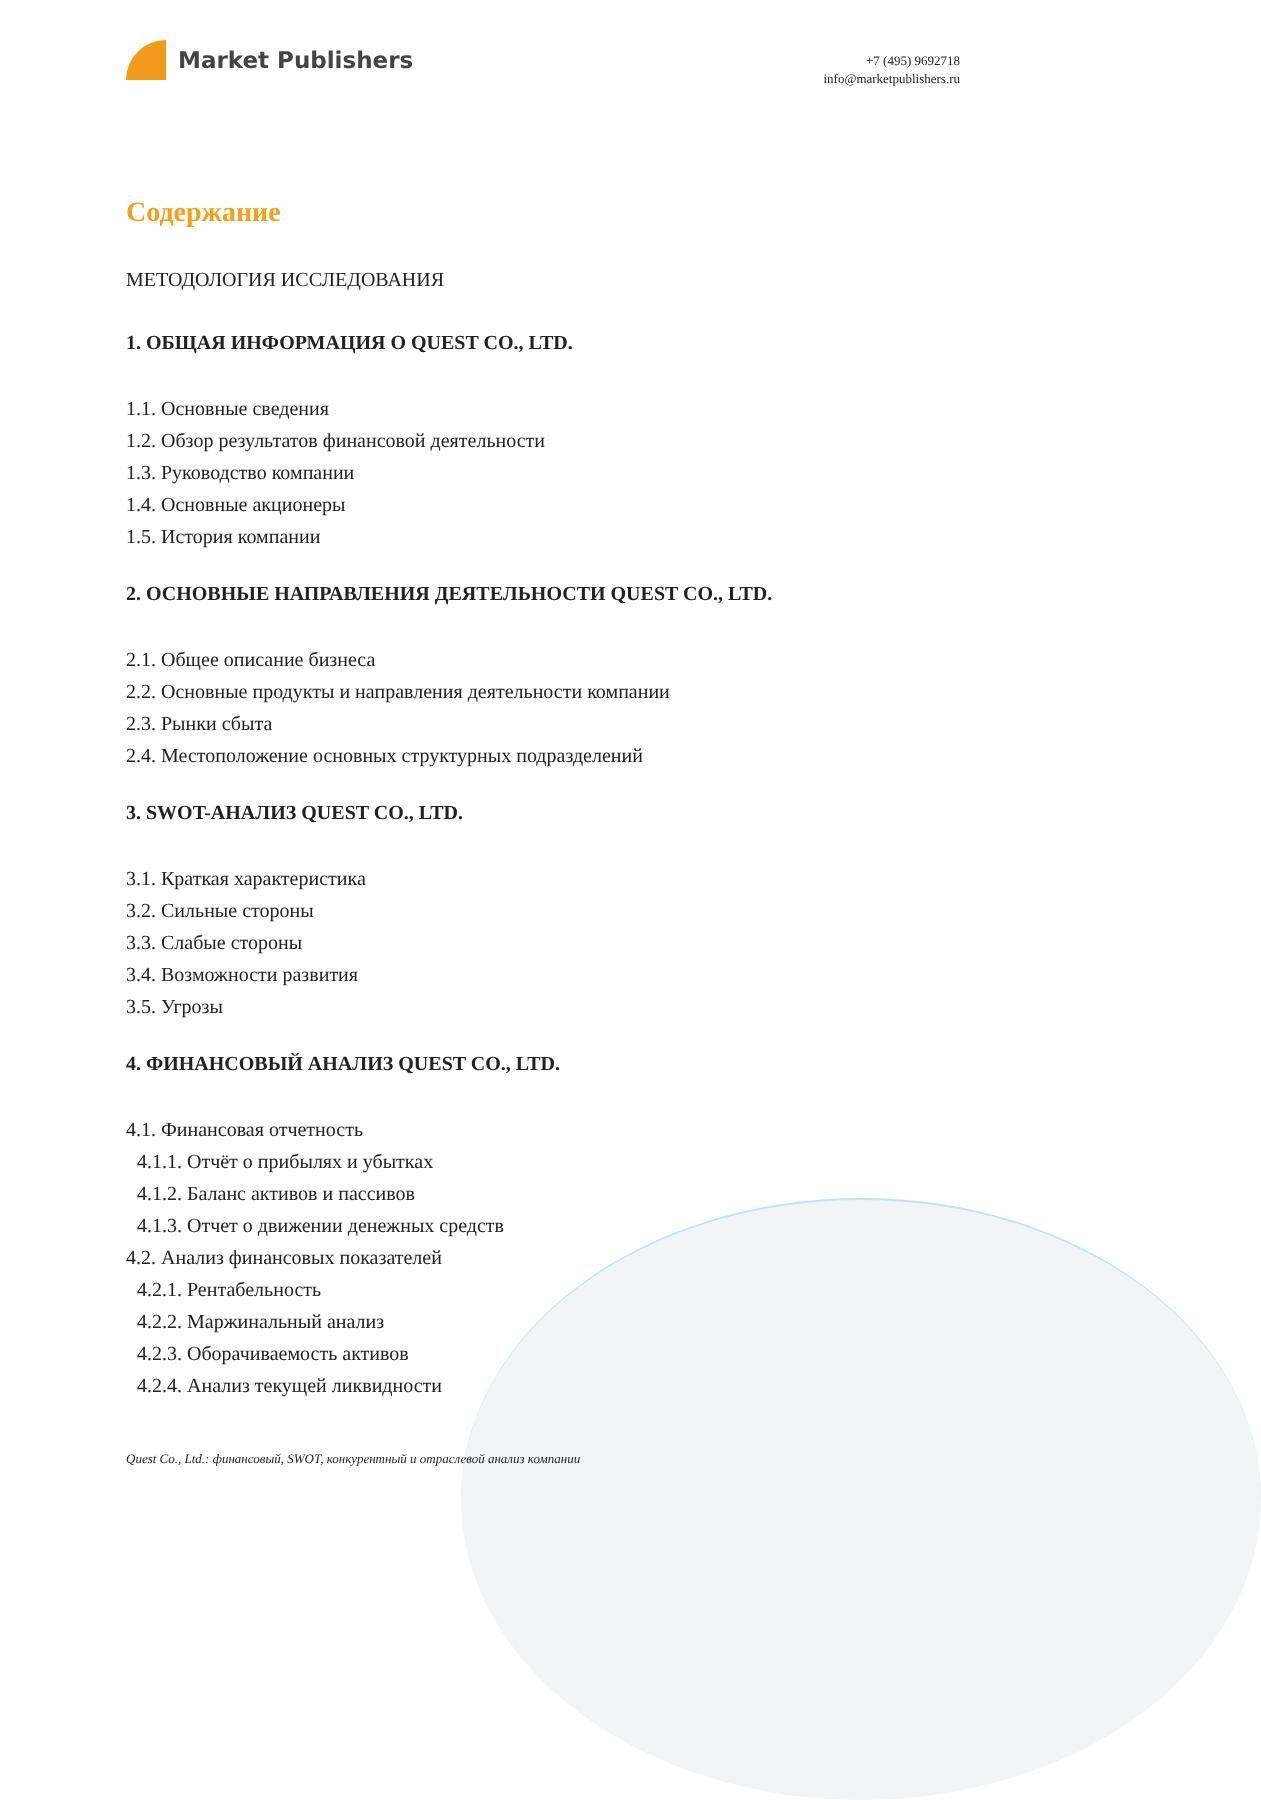Market Publishers
+7 (495) 9692718
info@marketpublishers.ru
Содержание
МЕТОДОЛОГИЯ ИССЛЕДОВАНИЯ
1. ОБЩАЯ ИНФОРМАЦИЯ О QUEST CO., LTD.
1.1. Основные сведения
1.2. Обзор результатов финансовой деятельности
1.3. Руководство компании
1.4. Основные акционеры
1.5. История компании
2. ОСНОВНЫЕ НАПРАВЛЕНИЯ ДЕЯТЕЛЬНОСТИ QUEST CO., LTD.
2.1. Общее описание бизнеса
2.2. Основные продукты и направления деятельности компании
2.3. Рынки сбыта
2.4. Местоположение основных структурных подразделений
3. SWOT-АНАЛИЗ QUEST CO., LTD.
3.1. Краткая характеристика
3.2. Сильные стороны
3.3. Слабые стороны
3.4. Возможности развития
3.5. Угрозы
4. ФИНАНСОВЫЙ АНАЛИЗ QUEST CO., LTD.
4.1. Финансовая отчетность
4.1.1. Отчёт о прибылях и убытках
4.1.2. Баланс активов и пассивов
4.1.3. Отчет о движении денежных средств
4.2. Анализ финансовых показателей
4.2.1. Рентабельность
4.2.2. Маржинальный анализ
4.2.3. Оборачиваемость активов
4.2.4. Анализ текущей ликвидности
Quest Co., Ltd.: финансовый, SWOT, конкурентный и отраслевой анализ компании